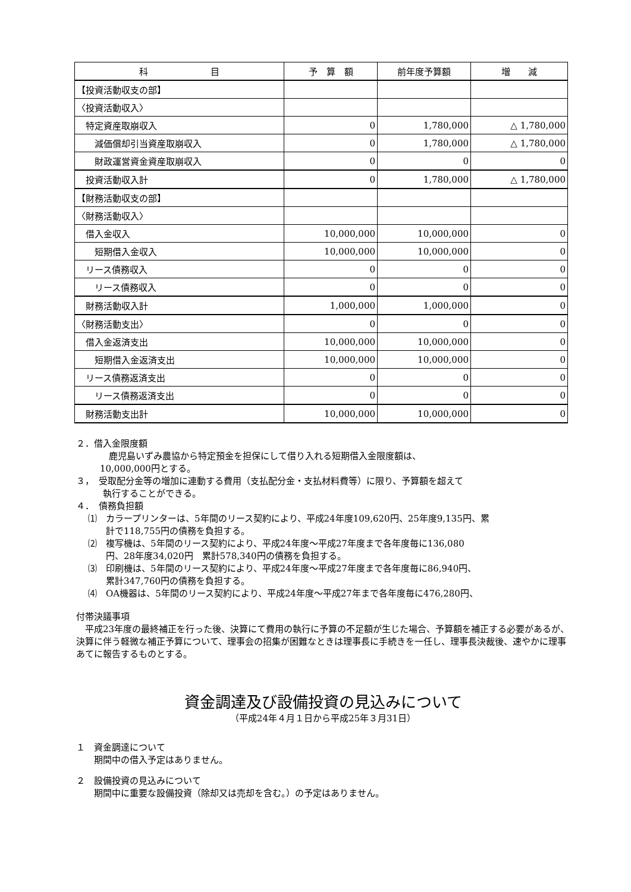| 科 目 | 予 算 額 | 前年度予算額 | 増 減 |
| --- | --- | --- | --- |
| 【投資活動収支の部】 | | | |
| 〈投資活動収入〉 | | | |
| 特定資産取崩収入 | 0 | 1,780,000 | △ 1,780,000 |
| 減価償却引当資産取崩収入 | 0 | 1,780,000 | △ 1,780,000 |
| 財政運営資金資産取崩収入 | 0 | 0 | 0 |
| 投資活動収入計 | 0 | 1,780,000 | △ 1,780,000 |
| 【財務活動収支の部】 | | | |
| 〈財務活動収入〉 | | | |
| 借入金収入 | 10,000,000 | 10,000,000 | 0 |
| 短期借入金収入 | 10,000,000 | 10,000,000 | 0 |
| リース債務収入 | 0 | 0 | 0 |
| リース債務収入 | 0 | 0 | 0 |
| 財務活動収入計 | 1,000,000 | 1,000,000 | 0 |
| 〈財務活動支出〉 | 0 | 0 | 0 |
| 借入金返済支出 | 10,000,000 | 10,000,000 | 0 |
| 短期借入金返済支出 | 10,000,000 | 10,000,000 | 0 |
| リース債務返済支出 | 0 | 0 | 0 |
| リース債務返済支出 | 0 | 0 | 0 |
| 財務活動支出計 | 10,000,000 | 10,000,000 | 0 |
２．借入金限度額
　鹿児島いずみ農協から特定預金を担保にして借り入れる短期借入金限度額は、
10,000,000円とする。
３，　受取配分金等の増加に連動する費用（支払配分金・支払材料費等）に限り、予算額を超えて
　　　執行することができる。
４．　債務負担額
⑴　カラープリンターは、5年間のリース契約により、平成24年度109,620円、25年度9,135円、累
　　計で118,755円の債務を負担する。
⑵　複写機は、5年間のリース契約により、平成24年度～平成27年度まで各年度毎に136,080
　　円、28年度34,020円　累計578,340円の債務を負担する。
⑶　印刷機は、5年間のリース契約により、平成24年度～平成27年度まで各年度毎に86,940円、
　　累計347,760円の債務を負担する。
⑷　OA機器は、5年間のリース契約により、平成24年度～平成27年まで各年度毎に476,280円、
付帯決議事項
　平成23年度の最終補正を行った後、決算にて費用の執行に予算の不足額が生じた場合、予算額を補正する必要があるが、決算に伴う軽微な補正予算について、理事会の招集が困難なときは理事長に手続きを一任し、理事長決裁後、速やかに理事あてに報告するものとする。
資金調達及び設備投資の見込みについて
（平成24年４月１日から平成25年３月31日）
１　資金調達について
　　期間中の借入予定はありません。
２　設備投資の見込みについて
　　期間中に重要な設備投資（除却又は売却を含む。）の予定はありません。